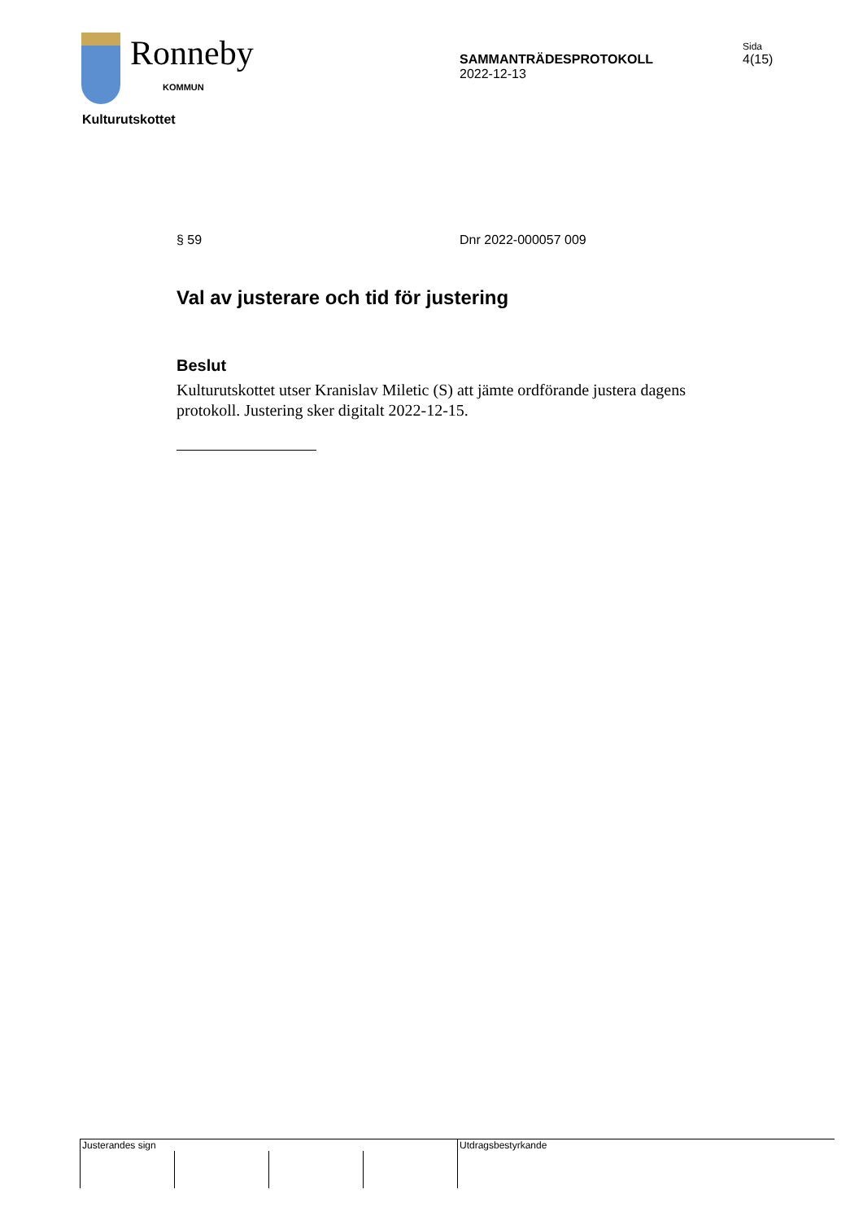Ronneby
KOMMUN
SAMMANTRÄDESPROTOKOLL
2022-12-13
Sida
4(15)
Kulturutskottet
§ 59 Dnr 2022-000057 009
Val av justerare och tid för justering
Beslut
Kulturutskottet utser Kranislav Miletic (S) att jämte ordförande justera dagens protokoll. Justering sker digitalt 2022-12-15.
Justerandes sign Utdragsbestyrkande